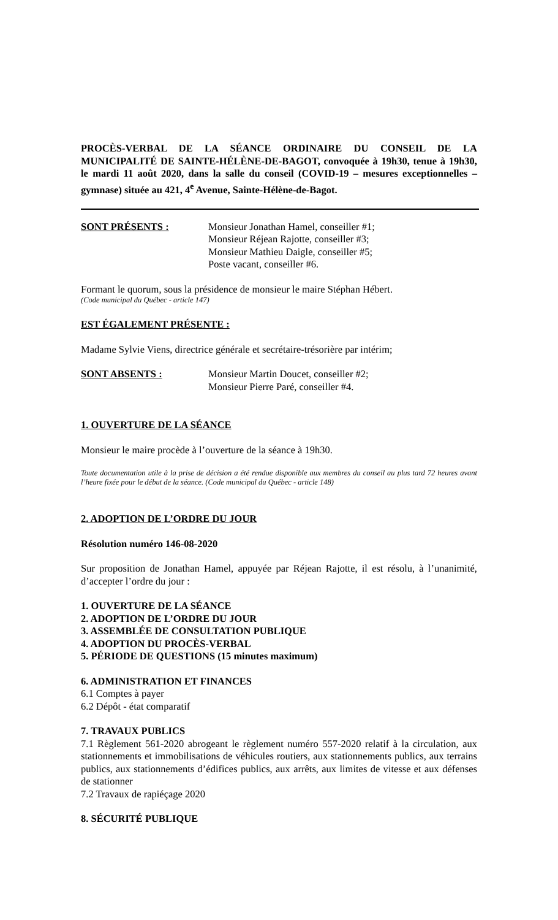PROCÈS-VERBAL DE LA SÉANCE ORDINAIRE DU CONSEIL DE LA MUNICIPALITÉ DE SAINTE-HÉLÈNE-DE-BAGOT, convoquée à 19h30, tenue à 19h30, le mardi 11 août 2020, dans la salle du conseil (COVID-19 – mesures exceptionnelles – gymnase) située au 421, 4<sup>e</sup> Avenue, Sainte-Hélène-de-Bagot.
SONT PRÉSENTS : Monsieur Jonathan Hamel, conseiller #1;
Monsieur Réjean Rajotte, conseiller #3;
Monsieur Mathieu Daigle, conseiller #5;
Poste vacant, conseiller #6.
Formant le quorum, sous la présidence de monsieur le maire Stéphan Hébert.
(Code municipal du Québec - article 147)
EST ÉGALEMENT PRÉSENTE :
Madame Sylvie Viens, directrice générale et secrétaire-trésorière par intérim;
SONT ABSENTS : Monsieur Martin Doucet, conseiller #2;
Monsieur Pierre Paré, conseiller #4.
1. OUVERTURE DE LA SÉANCE
Monsieur le maire procède à l’ouverture de la séance à 19h30.
Toute documentation utile à la prise de décision a été rendue disponible aux membres du conseil au plus tard 72 heures avant l’heure fixée pour le début de la séance. (Code municipal du Québec - article 148)
2. ADOPTION DE L’ORDRE DU JOUR
Résolution numéro 146-08-2020
Sur proposition de Jonathan Hamel, appuyée par Réjean Rajotte, il est résolu, à l’unanimité, d’accepter l’ordre du jour :
1. OUVERTURE DE LA SÉANCE
2. ADOPTION DE L’ORDRE DU JOUR
3. ASSEMBLÉE DE CONSULTATION PUBLIQUE
4. ADOPTION DU PROCÈS-VERBAL
5. PÉRIODE DE QUESTIONS (15 minutes maximum)
6. ADMINISTRATION ET FINANCES
6.1 Comptes à payer
6.2 Dépôt - état comparatif
7. TRAVAUX PUBLICS
7.1 Règlement 561-2020 abrogeant le règlement numéro 557-2020 relatif à la circulation, aux stationnements et immobilisations de véhicules routiers, aux stationnements publics, aux terrains publics, aux stationnements d’édifices publics, aux arrêts, aux limites de vitesse et aux défenses de stationner
7.2 Travaux de rapiéçage 2020
8. SÉCURITÉ PUBLIQUE